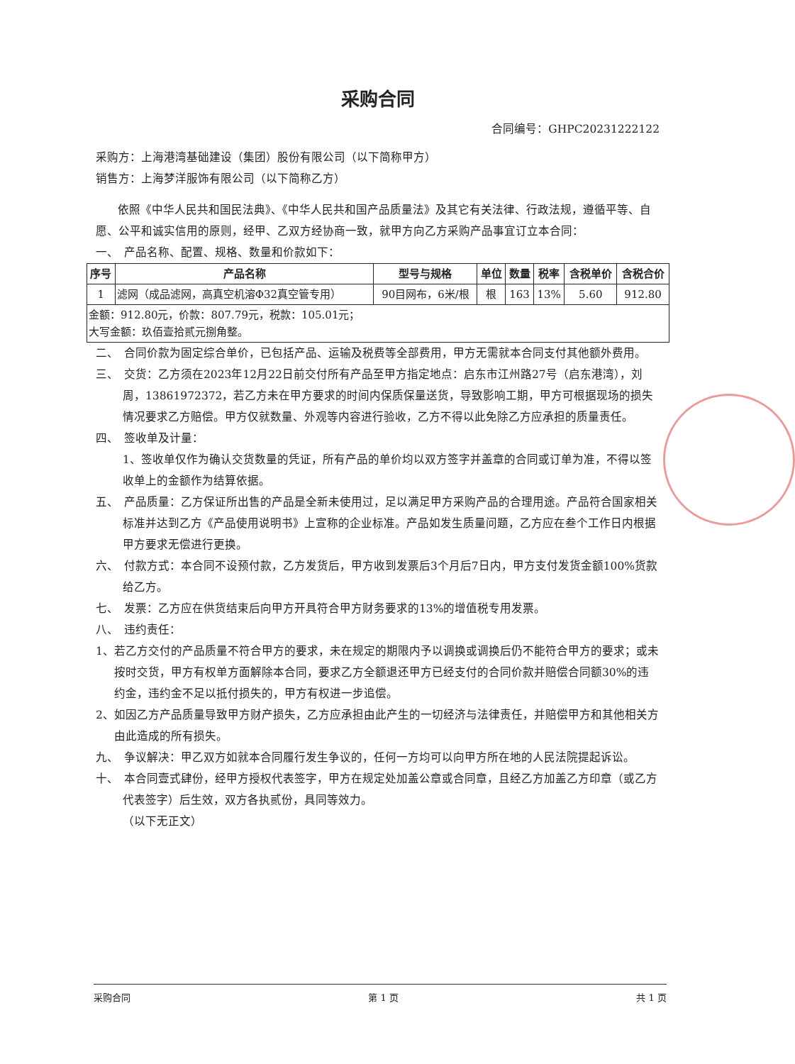采购合同
合同编号：GHPC20231222122
采购方：上海港湾基础建设（集团）股份有限公司（以下简称甲方）
销售方：上海梦洋服饰有限公司（以下简称乙方）
依照《中华人民共和国民法典》、《中华人民共和国产品质量法》及其它有关法律、行政法规，遵循平等、自愿、公平和诚实信用的原则，经甲、乙双方经协商一致，就甲方向乙方采购产品事宜订立本合同：
一、　产品名称、配置、规格、数量和价款如下：
| 序号 | 产品名称 | 型号与规格 | 单位 | 数量 | 税率 | 含税单价 | 含税合价 |
| --- | --- | --- | --- | --- | --- | --- | --- |
| 1 | 滤网（成品滤网，高真空机溶Φ32真空管专用） | 90目网布，6米/根 | 根 | 163 | 13% | 5.60 | 912.80 |
| 金额：912.80元，价款：807.79元，税款：105.01元； 大写金额：玖佰壹拾贰元捌角整。 | | | | | | | |
二、　合同价款为固定综合单价，已包括产品、运输及税费等全部费用，甲方无需就本合同支付其他额外费用。
三、　交货：乙方须在2023年12月22日前交付所有产品至甲方指定地点：启东市江州路27号（启东港湾），刘周，13861972372，若乙方未在甲方要求的时间内保质保量送货，导致影响工期，甲方可根据现场的损失情况要求乙方赔偿。甲方仅就数量、外观等内容进行验收，乙方不得以此免除乙方应承担的质量责任。
四、　签收单及计量：
1、签收单仅作为确认交货数量的凭证，所有产品的单价均以双方签字并盖章的合同或订单为准，不得以签收单上的金额作为结算依据。
五、　产品质量：乙方保证所出售的产品是全新未使用过，足以满足甲方采购产品的合理用途。产品符合国家相关标准并达到乙方《产品使用说明书》上宣称的企业标准。产品如发生质量问题，乙方应在叁个工作日内根据甲方要求无偿进行更换。
六、　付款方式：本合同不设预付款，乙方发货后，甲方收到发票后3个月后7日内，甲方支付发货金额100%货款给乙方。
七、　发票：乙方应在供货结束后向甲方开具符合甲方财务要求的13%的增值税专用发票。
八、　违约责任：
1、若乙方交付的产品质量不符合甲方的要求，未在规定的期限内予以调换或调换后仍不能符合甲方的要求；或未按时交货，甲方有权单方面解除本合同，要求乙方全额退还甲方已经支付的合同价款并赔偿合同额30%的违约金，违约金不足以抵付损失的，甲方有权进一步追偿。
2、如因乙方产品质量导致甲方财产损失，乙方应承担由此产生的一切经济与法律责任，并赔偿甲方和其他相关方由此造成的所有损失。
九、　争议解决：甲乙双方如就本合同履行发生争议的，任何一方均可以向甲方所在地的人民法院提起诉讼。
十、　本合同壹式肆份，经甲方授权代表签字，甲方在规定处加盖公章或合同章，且经乙方加盖乙方印章（或乙方代表签字）后生效，双方各执贰份，具同等效力。
（以下无正文）
采购合同 第 1 页 共 1 页